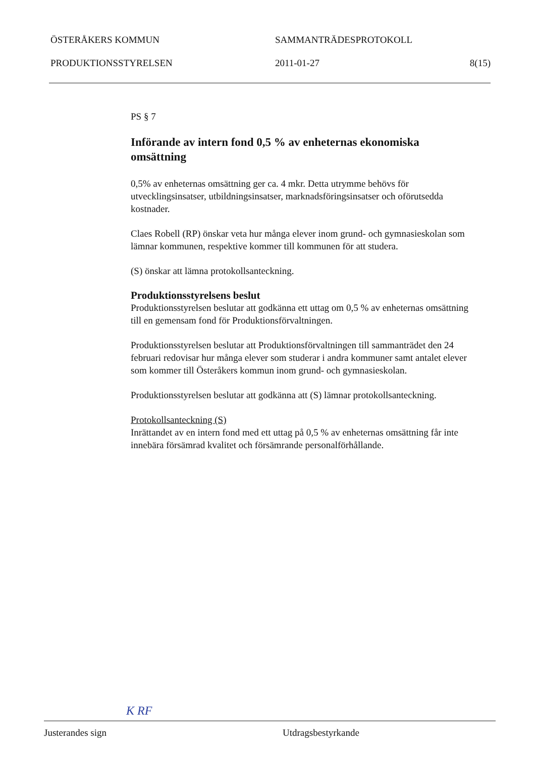ÖSTERÅKERS KOMMUN SAMMANTRÄDESPROTOKOLL
PRODUKTIONSSTYRELSEN 2011-01-27 8(15)
PS § 7
Införande av intern fond 0,5 % av enheternas ekonomiska omsättning
0,5% av enheternas omsättning ger ca. 4 mkr. Detta utrymme behövs för utvecklingsinsatser, utbildningsinsatser, marknadsföringsinsatser och oförutsedda kostnader.
Claes Robell (RP) önskar veta hur många elever inom grund- och gymnasieskolan som lämnar kommunen, respektive kommer till kommunen för att studera.
(S) önskar att lämna protokollsanteckning.
Produktionsstyrelsens beslut
Produktionsstyrelsen beslutar att godkänna ett uttag om 0,5 % av enheternas omsättning till en gemensam fond för Produktionsförvaltningen.
Produktionsstyrelsen beslutar att Produktionsförvaltningen till sammanträdet den 24 februari redovisar hur många elever som studerar i andra kommuner samt antalet elever som kommer till Österåkers kommun inom grund- och gymnasieskolan.
Produktionsstyrelsen beslutar att godkänna att (S) lämnar protokollsanteckning.
Protokollsanteckning (S)
Inrättandet av en intern fond med ett uttag på 0,5 % av enheternas omsättning får inte innebära försämrad kvalitet och försämrande personalförhållande.
K RF
Justerandes sign Utdragsbestyrkande